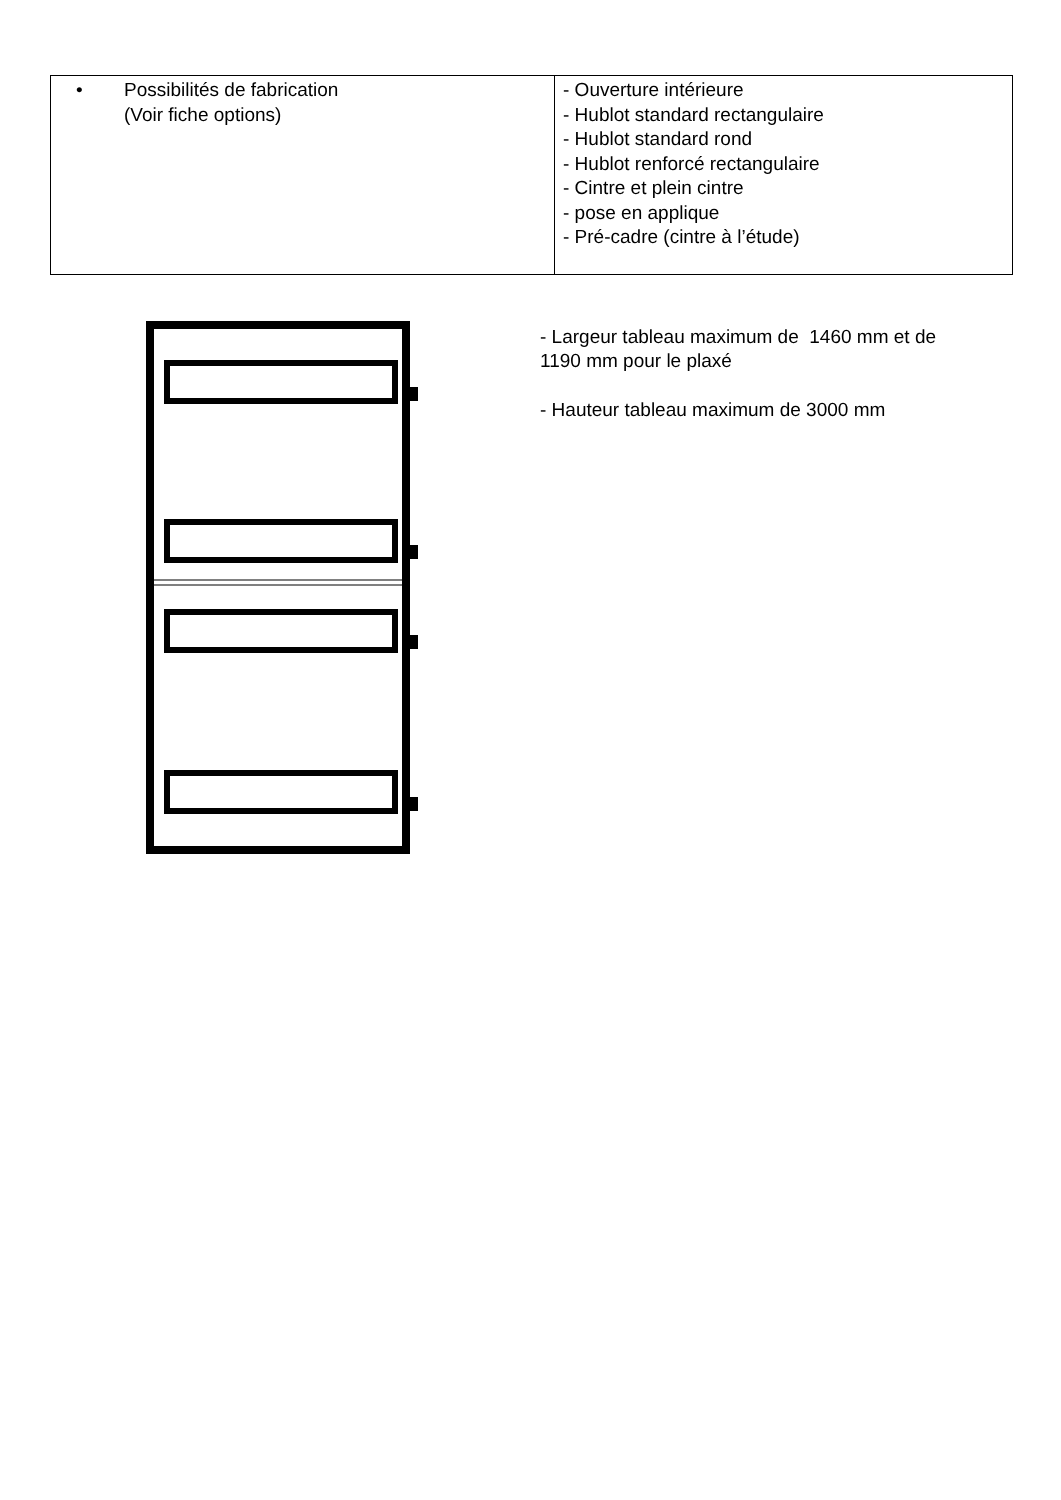| • Possibilités de fabrication (Voir fiche options) | - Ouverture intérieure - Hublot standard rectangulaire - Hublot standard rond - Hublot renforcé rectangulaire - Cintre et plein cintre - pose en applique - Pré-cadre (cintre à l’étude) |
- Largeur tableau maximum de 1460 mm et de
1190 mm pour le plaxé
- Hauteur tableau maximum de 3000 mm